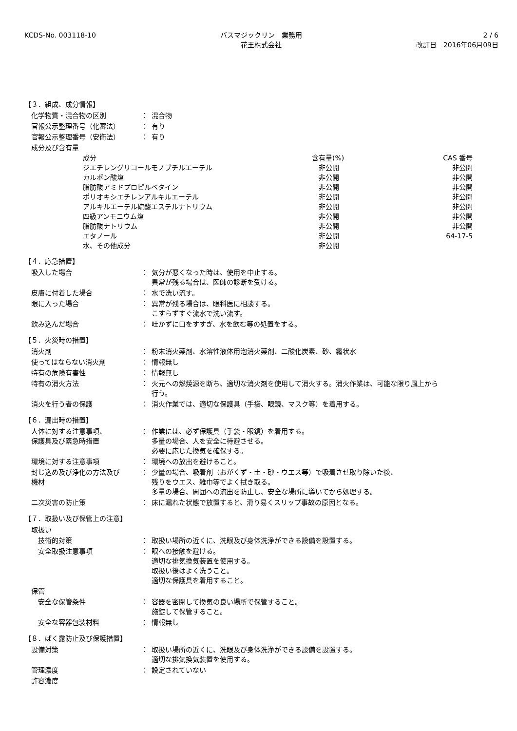KCDS-No. 003118-10 バスマジックリン　業務用
花王株式会社
2 / 6
改訂日　2016年06月09日
【３．組成、成分情報】
| 化学物質・混合物の区別 | ： | 混合物 |
| 官報公示整理番号（化審法） | ： | 有り |
| 官報公示整理番号（安衛法） | ： | 有り |
| 成分及び含有量 | | |
| 成分 | 含有量(%) | CAS 番号 |
| --- | --- | --- |
| ジエチレングリコールモノブチルエーテル | 非公開 | 非公開 |
| カルボン酸塩 | 非公開 | 非公開 |
| 脂肪酸アミドプロピルベタイン | 非公開 | 非公開 |
| ポリオキシエチレンアルキルエーテル | 非公開 | 非公開 |
| アルキルエーテル硫酸エステルナトリウム | 非公開 | 非公開 |
| 四級アンモニウム塩 | 非公開 | 非公開 |
| 脂肪酸ナトリウム | 非公開 | 非公開 |
| エタノール | 非公開 | 64-17-5 |
| 水、その他成分 | 非公開 | |
【４．応急措置】
| 吸入した場合 | ： | 気分が悪くなった時は、使用を中止する。 異常が残る場合は、医師の診断を受ける。 |
| 皮膚に付着した場合 | ： | 水で洗い流す。 |
| 眼に入った場合 | ： | 異常が残る場合は、眼科医に相談する。 こすらずすぐ流水で洗い流す。 |
| 飲み込んだ場合 | ： | 吐かずに口をすすぎ、水を飲む等の処置をする。 |
【５．火災時の措置】
| 消火剤 | ： | 粉末消火薬剤、水溶性液体用泡消火薬剤、二酸化炭素、砂、霧状水 |
| 使ってはならない消火剤 | ： | 情報無し |
| 特有の危険有害性 | ： | 情報無し |
| 特有の消火方法 | ： | 火元への燃焼源を断ち、適切な消火剤を使用して消火する。消火作業は、可能な限り風上から 行う。 |
| 消火を行う者の保護 | ： | 消火作業では、適切な保護具（手袋、眼鏡、マスク等）を着用する。 |
【６．漏出時の措置】
| 人体に対する注意事項、 保護具及び緊急時措置 | ： | 作業には、必ず保護具（手袋・眼鏡）を着用する。 多量の場合、人を安全に待避させる。 必要に応じた換気を確保する。 |
| 環境に対する注意事項 | ： | 環境への放出を避けること。 |
| 封じ込め及び浄化の方法及び 機材 | ： | 少量の場合、吸着剤（おがくず・土・砂・ウエス等）で吸着させ取り除いた後、 残りをウエス、雑巾等でよく拭き取る。 多量の場合、周囲への流出を防止し、安全な場所に導いてから処理する。 |
| 二次災害の防止策 | ： | 床に漏れた状態で放置すると、滑り易くスリップ事故の原因となる。 |
【７．取扱い及び保管上の注意】
| 取扱い | | |
| 技術的対策 | ： | 取扱い場所の近くに、洗眼及び身体洗浄ができる設備を設置する。 |
| 安全取扱注意事項 | ： | 眼への接触を避ける。 適切な排気換気装置を使用する。 取扱い後はよく洗うこと。 適切な保護具を着用すること。 |
| 保管 | | |
| 安全な保管条件 | ： | 容器を密閉して換気の良い場所で保管すること。 施錠して保管すること。 |
| 安全な容器包装材料 | ： | 情報無し |
【８．ばく露防止及び保護措置】
| 設備対策 | ： | 取扱い場所の近くに、洗眼及び身体洗浄ができる設備を設置する。 適切な排気換気装置を使用する。 |
| 管理濃度 | ： | 設定されていない |
| 許容濃度 | | |